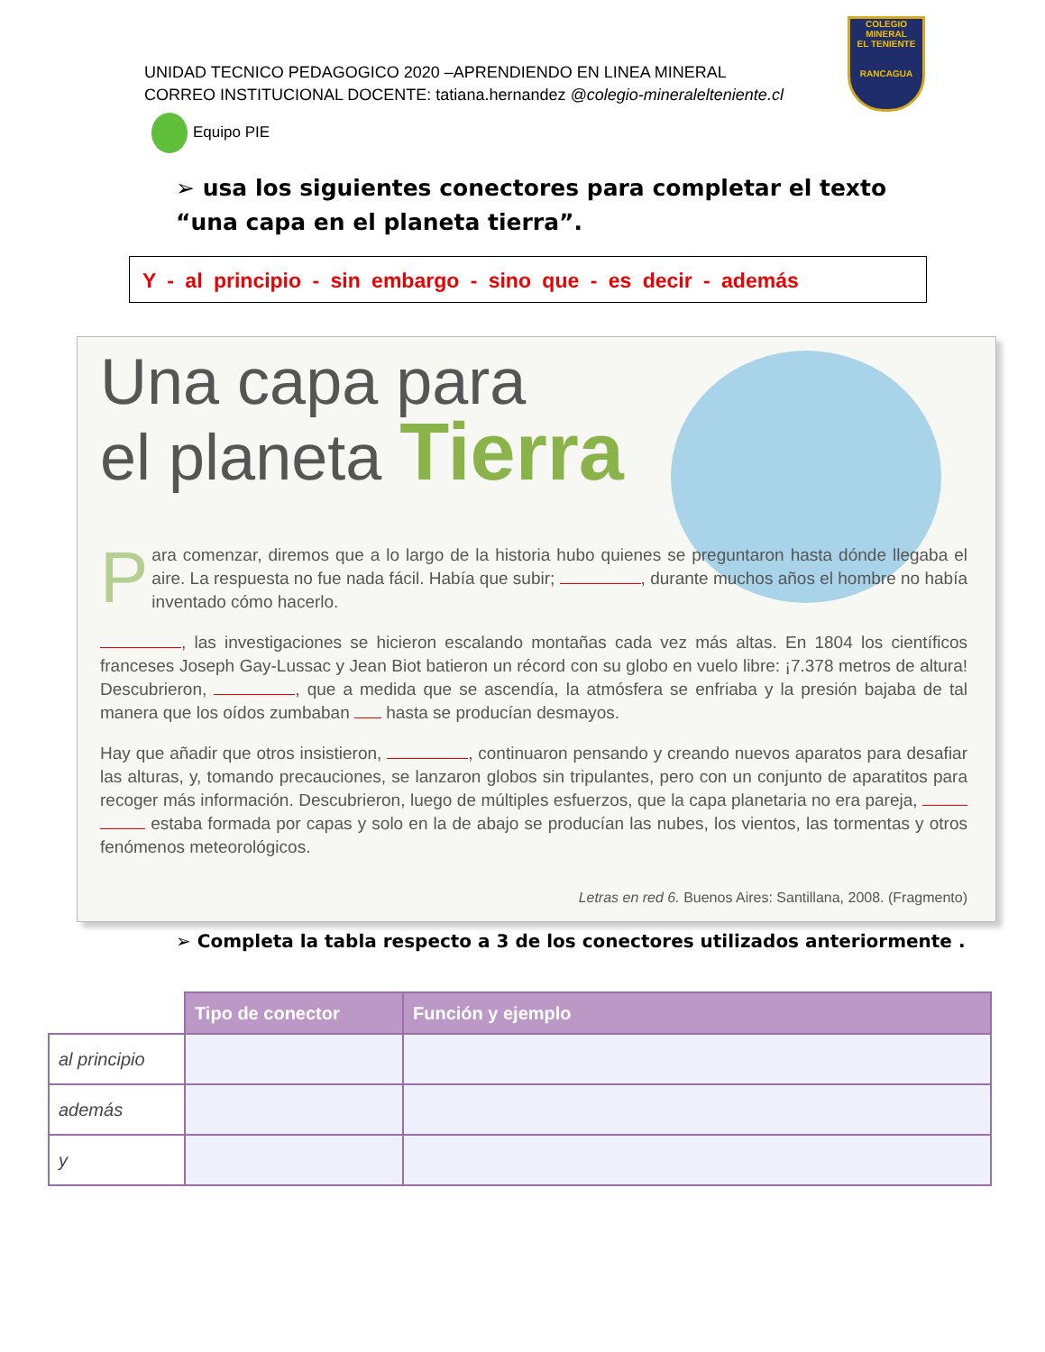UNIDAD TECNICO PEDAGOGICO 2020 –APRENDIENDO EN LINEA MINERAL
CORREO INSTITUCIONAL DOCENTE: tatiana.hernandez @colegio-mineralelteniente.cl
COLEGIO
MINERAL
EL TENIENTE
RANCAGUA
Equipo PIE
➢ usa los siguientes conectores para completar el texto “una capa en el planeta tierra”.
Y - al principio - sin embargo - sino que - es decir - además
Una capa para
el planeta Tierra
Para comenzar, diremos que a lo largo de la historia hubo quienes se preguntaron hasta dónde llegaba el aire. La respuesta no fue nada fácil. Había que subir; , durante muchos años el hombre no había inventado cómo hacerlo.
, las investigaciones se hicieron escalando montañas cada vez más altas. En 1804 los científicos franceses Joseph Gay-Lussac y Jean Biot batieron un récord con su globo en vuelo libre: ¡7.378 metros de altura! Descubrieron, , que a medida que se ascendía, la atmósfera se enfriaba y la presión bajaba de tal manera que los oídos zumbaban hasta se producían desmayos.
Hay que añadir que otros insistieron, , continuaron pensando y creando nuevos aparatos para desafiar las alturas, y, tomando precauciones, se lanzaron globos sin tripulantes, pero con un conjunto de aparatitos para recoger más información. Descubrieron, luego de múltiples esfuerzos, que la capa planetaria no era pareja, estaba formada por capas y solo en la de abajo se producían las nubes, los vientos, las tormentas y otros fenómenos meteorológicos.
Letras en red 6. Buenos Aires: Santillana, 2008. (Fragmento)
➢ Completa la tabla respecto a 3 de los conectores utilizados anteriormente .
| | Tipo de conector | Función y ejemplo |
| --- | --- | --- |
| al principio | | |
| además | | |
| y | | |